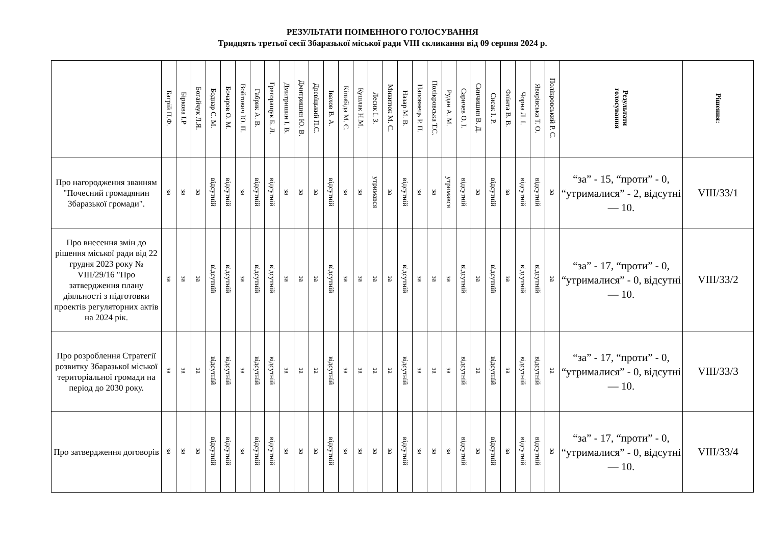РЕЗУЛЬТАТИ ПОІМЕННОГО ГОЛОСУВАННЯ
Тридцять третьої сесії Збаразької міської ради VIII скликання від 09 серпня 2024 р.
| | Багрій П.Ф. | Біркова І.Р | Богайчук Л.Я. | Боднар С. М. | Бочаров О. М. | Войтович Ю. П. | Габрик А. В. | Грегоращук Б. Л. | Дмитришин І. В. | Дмитришин Ю. В. | Древіцький П.С. | Івахов В. А. | Кіпибіда М. Є. | Кушлак Н.М. | Лесик І. З. | Микитюк М. С. | Назар М. В. | Наповнець Р. П. | Полікровська Т.С. | Рудан А. М. | Саричев О. І. | Синчишин В. Д. | Сисак І. Р. | Флінта В. В. | Чорна Л. І. | Яворівська Т. О. | Полікровський Р. С. | Результати голосування | Рішення: |
| --- | --- | --- | --- | --- | --- | --- | --- | --- | --- | --- | --- | --- | --- | --- | --- | --- | --- | --- | --- | --- | --- | --- | --- | --- | --- | --- | --- | --- | --- |
| Про нагородження званням "Почесний громадянин Збаразької громади". | за | за | за | відсутній | відсутній | за | відсутній | відсутній | за | за | за | відсутній | за | за | утримався | за | відсутній | за | за | утримався | відсутній | за | відсутній | за | відсутній | відсутній | за | “за” - 15, “проти” - 0, “утрималися” - 2, відсутні — 10. | VIII/33/1 |
| Про внесення змін до рішення міської ради від 22 грудня 2023 року № VIII/29/16 "Про затвердження плану діяльності з підготовки проектів регуляторних актів на 2024 рік. | за | за | за | відсутній | відсутній | за | відсутній | відсутній | за | за | за | відсутній | за | за | за | за | відсутній | за | за | за | відсутній | за | відсутній | за | відсутній | відсутній | за | “за” - 17, “проти” - 0, “утрималися” - 0, відсутні — 10. | VIII/33/2 |
| Про розроблення Стратегії розвитку Збаразької міської територіальної громади на період до 2030 року. | за | за | за | відсутній | відсутній | за | відсутній | відсутній | за | за | за | відсутній | за | за | за | за | відсутній | за | за | за | відсутній | за | відсутній | за | відсутній | відсутній | за | “за” - 17, “проти” - 0, “утрималися” - 0, відсутні — 10. | VIII/33/3 |
| Про затвердження договорів | за | за | за | відсутній | відсутній | за | відсутній | відсутній | за | за | за | відсутній | за | за | за | за | відсутній | за | за | за | відсутній | за | відсутній | за | відсутній | відсутній | за | “за” - 17, “проти” - 0, “утрималися” - 0, відсутні — 10. | VIII/33/4 |